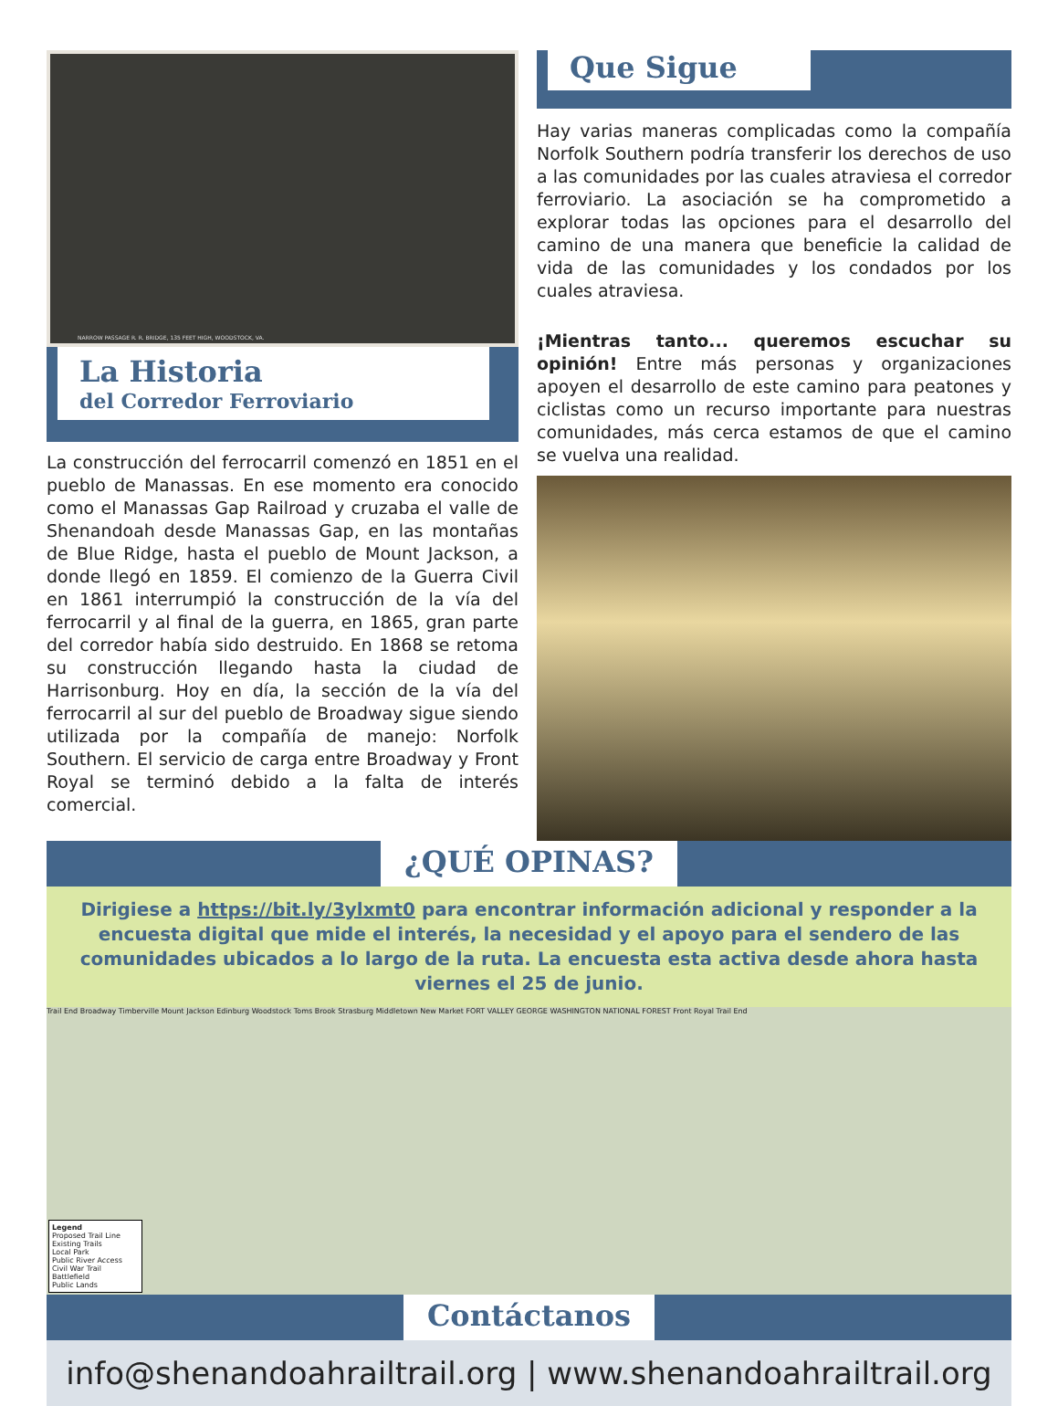NARROW PASSAGE R. R. BRIDGE, 135 FEET HIGH, WOODSTOCK, VA.
La Historia
del Corredor Ferroviario
La construcción del ferrocarril comenzó en 1851 en el pueblo de Manassas. En ese momento era conocido como el Manassas Gap Railroad y cruzaba el valle de Shenandoah desde Manassas Gap, en las montañas de Blue Ridge, hasta el pueblo de Mount Jackson, a donde llegó en 1859. El comienzo de la Guerra Civil en 1861 interrumpió la construcción de la vía del ferrocarril y al final de la guerra, en 1865, gran parte del corredor había sido destruido. En 1868 se retoma su construcción llegando hasta la ciudad de Harrisonburg. Hoy en día, la sección de la vía del ferrocarril al sur del pueblo de Broadway sigue siendo utilizada por la compañía de manejo: Norfolk Southern. El servicio de carga entre Broadway y Front Royal se terminó debido a la falta de interés comercial.
Que Sigue
Hay varias maneras complicadas como la compañía Norfolk Southern podría transferir los derechos de uso a las comunidades por las cuales atraviesa el corredor ferroviario. La asociación se ha comprometido a explorar todas las opciones para el desarrollo del camino de una manera que beneficie la calidad de vida de las comunidades y los condados por los cuales atraviesa.
¡Mientras tanto... queremos escuchar su opinión! Entre más personas y organizaciones apoyen el desarrollo de este camino para peatones y ciclistas como un recurso importante para nuestras comunidades, más cerca estamos de que el camino se vuelva una realidad.
¿QUÉ OPINAS?
Dirigiese a https://bit.ly/3ylxmt0 para encontrar información adicional y responder a la encuesta digital que mide el interés, la necesidad y el apoyo para el sendero de las comunidades ubicados a lo largo de la ruta. La encuesta esta activa desde ahora hasta viernes el 25 de junio.
Trail End Broadway Timberville Mount Jackson Edinburg Woodstock Toms Brook Strasburg Middletown New Market FORT VALLEY GEORGE WASHINGTON NATIONAL FOREST Front Royal Trail End
Legend
Proposed Trail Line
Existing Trails
Local Park
Public River Access
Civil War Trail
Battlefield
Public Lands
Contáctanos
info@shenandoahrailtrail.org | www.shenandoahrailtrail.org